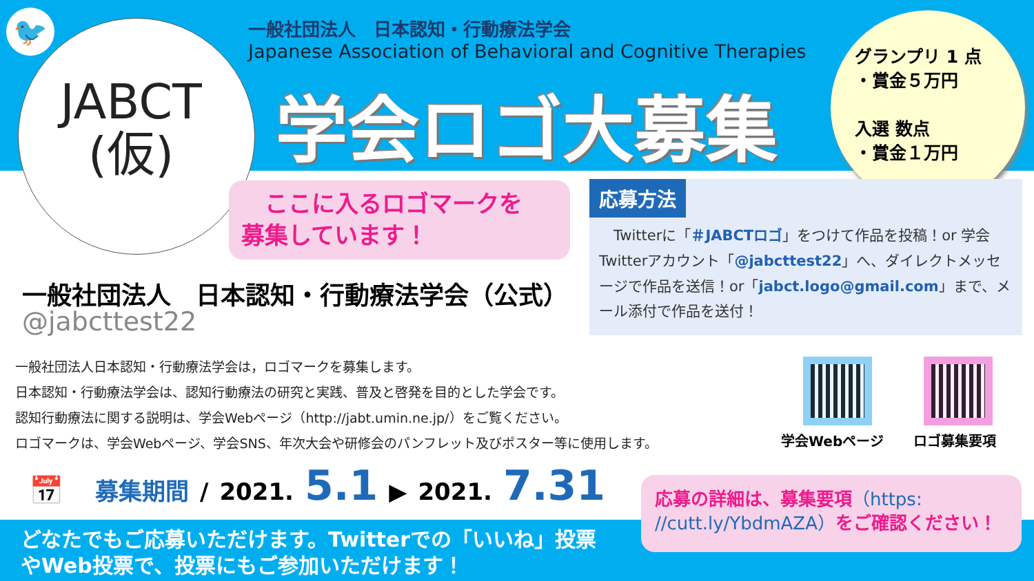🐦
JABCT
(仮)
一般社団法人　日本認知・行動療法学会
Japanese Association of Behavioral and Cognitive Therapies
学会ロゴ大募集
グランプリ 1 点
・賞金５万円
入選 数点
・賞金１万円
　ここに入るロゴマークを
募集しています！
一般社団法人　日本認知・行動療法学会（公式）
@jabcttest22
応募方法
　Twitterに「＃JABCTロゴ」をつけて作品を投稿！or 学会Twitterアカウント「@jabcttest22」へ、ダイレクトメッセージで作品を送信！or「jabct.logo@gmail.com」まで、メール添付で作品を送付！
一般社団法人日本認知・行動療法学会は，ロゴマークを募集します。
日本認知・行動療法学会は、認知行動療法の研究と実践、普及と啓発を目的とした学会です。
認知行動療法に関する説明は、学会Webページ（http://jabt.umin.ne.jp/）をご覧ください。
ロゴマークは、学会Webページ、学会SNS、年次大会や研修会のパンフレット及びポスター等に使用します。
学会Webページ ロゴ募集要項
📅 募集期間 / 2021. 5.1 ▶ 2021. 7.31
どなたでもご応募いただけます。Twitterでの「いいね」投票
やWeb投票で、投票にもご参加いただけます！
応募の詳細は、募集要項（https: //cutt.ly/YbdmAZA）をご確認ください！